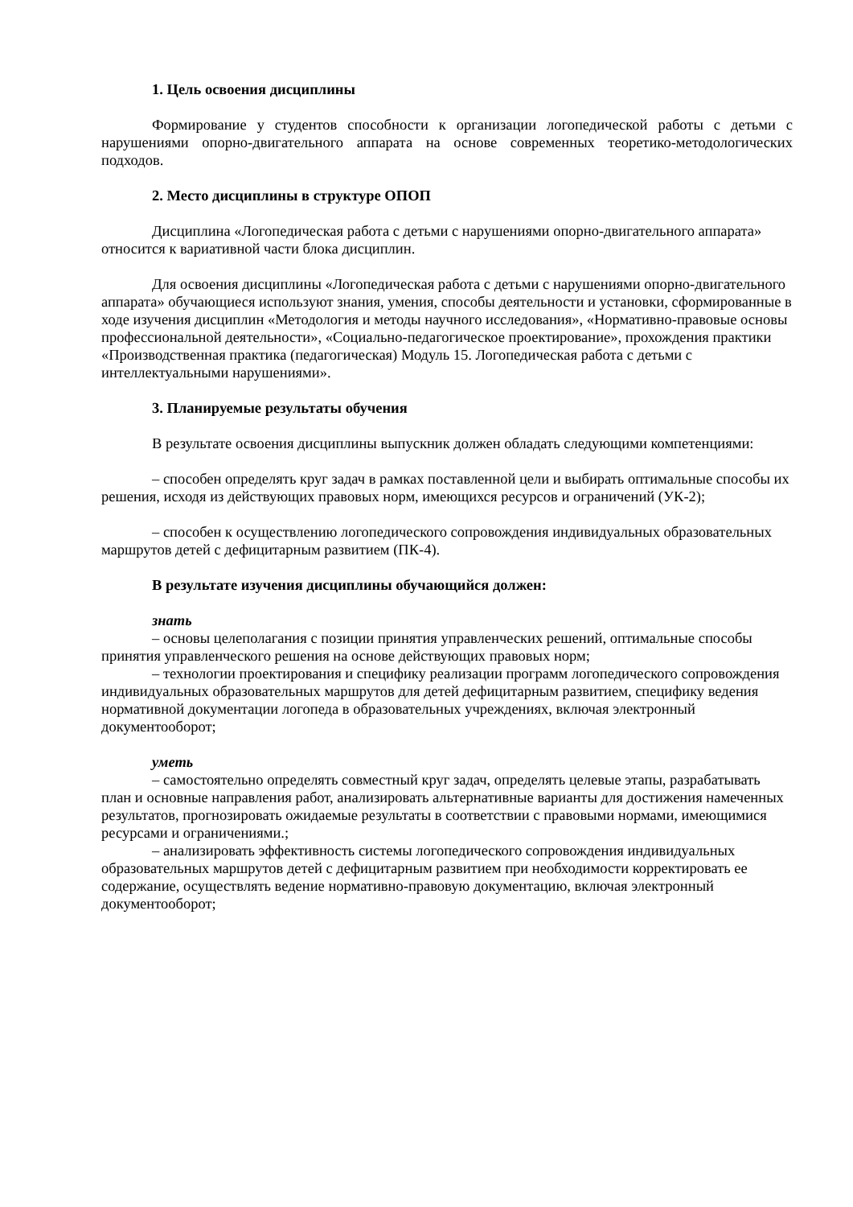1. Цель освоения дисциплины
Формирование у студентов способности к организации логопедической работы с детьми с нарушениями опорно-двигательного аппарата на основе современных теоретико-методологических подходов.
2. Место дисциплины в структуре ОПОП
Дисциплина «Логопедическая работа с детьми с нарушениями опорно-двигательного аппарата» относится к вариативной части блока дисциплин.
Для освоения дисциплины «Логопедическая работа с детьми с нарушениями опорно-двигательного аппарата» обучающиеся используют знания, умения, способы деятельности и установки, сформированные в ходе изучения дисциплин «Методология и методы научного исследования», «Нормативно-правовые основы профессиональной деятельности», «Социально-педагогическое проектирование», прохождения практики «Производственная практика (педагогическая) Модуль 15. Логопедическая работа с детьми с интеллектуальными нарушениями».
3. Планируемые результаты обучения
В результате освоения дисциплины выпускник должен обладать следующими компетенциями:
– способен определять круг задач в рамках поставленной цели и выбирать оптимальные способы их решения, исходя из действующих правовых норм, имеющихся ресурсов и ограничений (УК-2);
– способен к осуществлению логопедического сопровождения индивидуальных образовательных маршрутов детей с дефицитарным развитием (ПК-4).
В результате изучения дисциплины обучающийся должен:
знать
– основы целеполагания с позиции принятия управленческих решений, оптимальные способы принятия управленческого решения на основе действующих правовых норм;
– технологии проектирования и специфику реализации программ логопедического сопровождения индивидуальных образовательных маршрутов для детей дефицитарным развитием, специфику ведения нормативной документации логопеда в образовательных учреждениях, включая электронный документооборот;
уметь
– самостоятельно определять совместный круг задач, определять целевые этапы, разрабатывать план и основные направления работ, анализировать альтернативные варианты для достижения намеченных результатов, прогнозировать ожидаемые результаты в соответствии с правовыми нормами, имеющимися ресурсами и ограничениями.;
– анализировать эффективность системы логопедического сопровождения индивидуальных образовательных маршрутов детей с дефицитарным развитием при необходимости корректировать ее содержание, осуществлять ведение нормативно-правовую документацию, включая электронный документооборот;